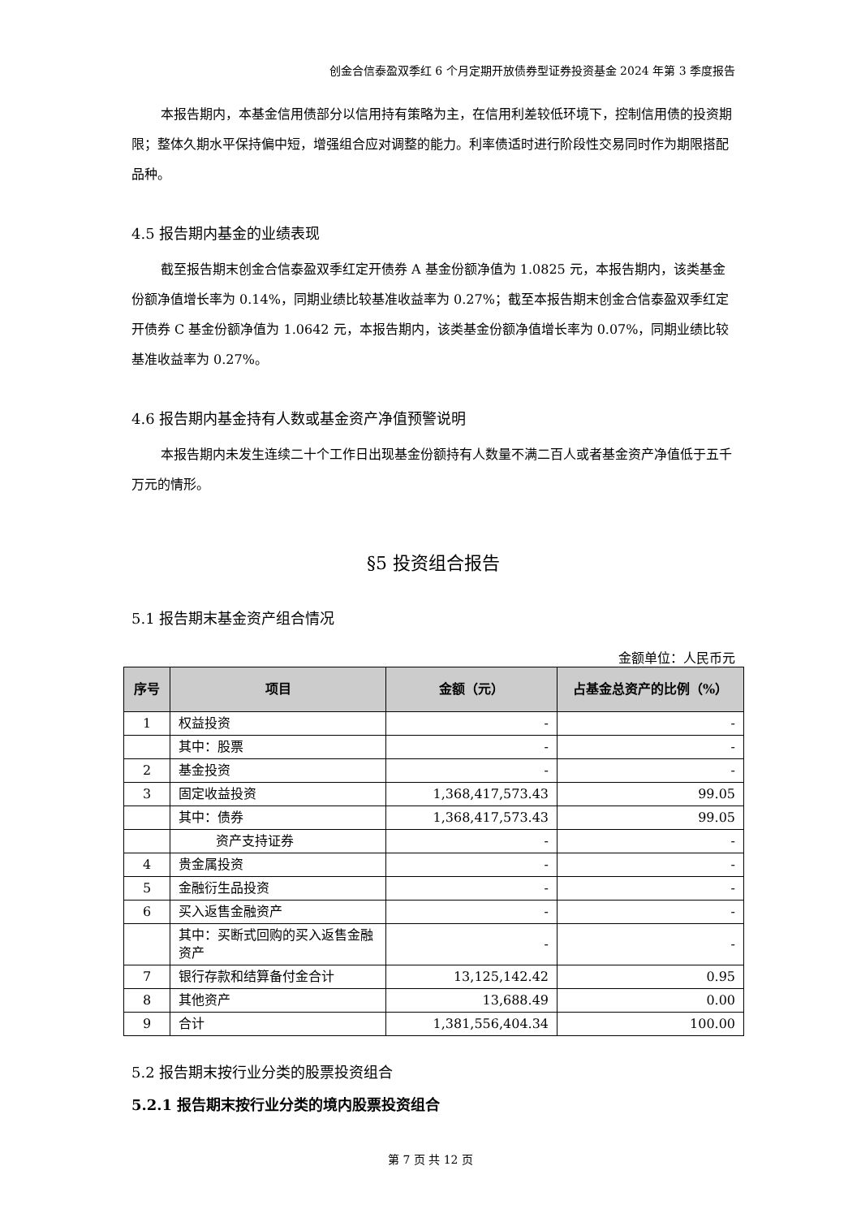创金合信泰盈双季红 6 个月定期开放债券型证券投资基金 2024 年第 3 季度报告
本报告期内，本基金信用债部分以信用持有策略为主，在信用利差较低环境下，控制信用债的投资期限；整体久期水平保持偏中短，增强组合应对调整的能力。利率债适时进行阶段性交易同时作为期限搭配品种。
4.5 报告期内基金的业绩表现
截至报告期末创金合信泰盈双季红定开债券 A 基金份额净值为 1.0825 元，本报告期内，该类基金份额净值增长率为 0.14%，同期业绩比较基准收益率为 0.27%；截至本报告期末创金合信泰盈双季红定开债券 C 基金份额净值为 1.0642 元，本报告期内，该类基金份额净值增长率为 0.07%，同期业绩比较基准收益率为 0.27%。
4.6 报告期内基金持有人数或基金资产净值预警说明
本报告期内未发生连续二十个工作日出现基金份额持有人数量不满二百人或者基金资产净值低于五千万元的情形。
§5 投资组合报告
5.1 报告期末基金资产组合情况
金额单位：人民币元
| 序号 | 项目 | 金额（元） | 占基金总资产的比例（%） |
| --- | --- | --- | --- |
| 1 | 权益投资 | - | - |
| | 其中：股票 | - | - |
| 2 | 基金投资 | - | - |
| 3 | 固定收益投资 | 1,368,417,573.43 | 99.05 |
| | 其中：债券 | 1,368,417,573.43 | 99.05 |
| | 资产支持证券 | - | - |
| 4 | 贵金属投资 | - | - |
| 5 | 金融衍生品投资 | - | - |
| 6 | 买入返售金融资产 | - | - |
| | 其中：买断式回购的买入返售金融资产 | - | - |
| 7 | 银行存款和结算备付金合计 | 13,125,142.42 | 0.95 |
| 8 | 其他资产 | 13,688.49 | 0.00 |
| 9 | 合计 | 1,381,556,404.34 | 100.00 |
5.2 报告期末按行业分类的股票投资组合
5.2.1 报告期末按行业分类的境内股票投资组合
第 7 页 共 12 页